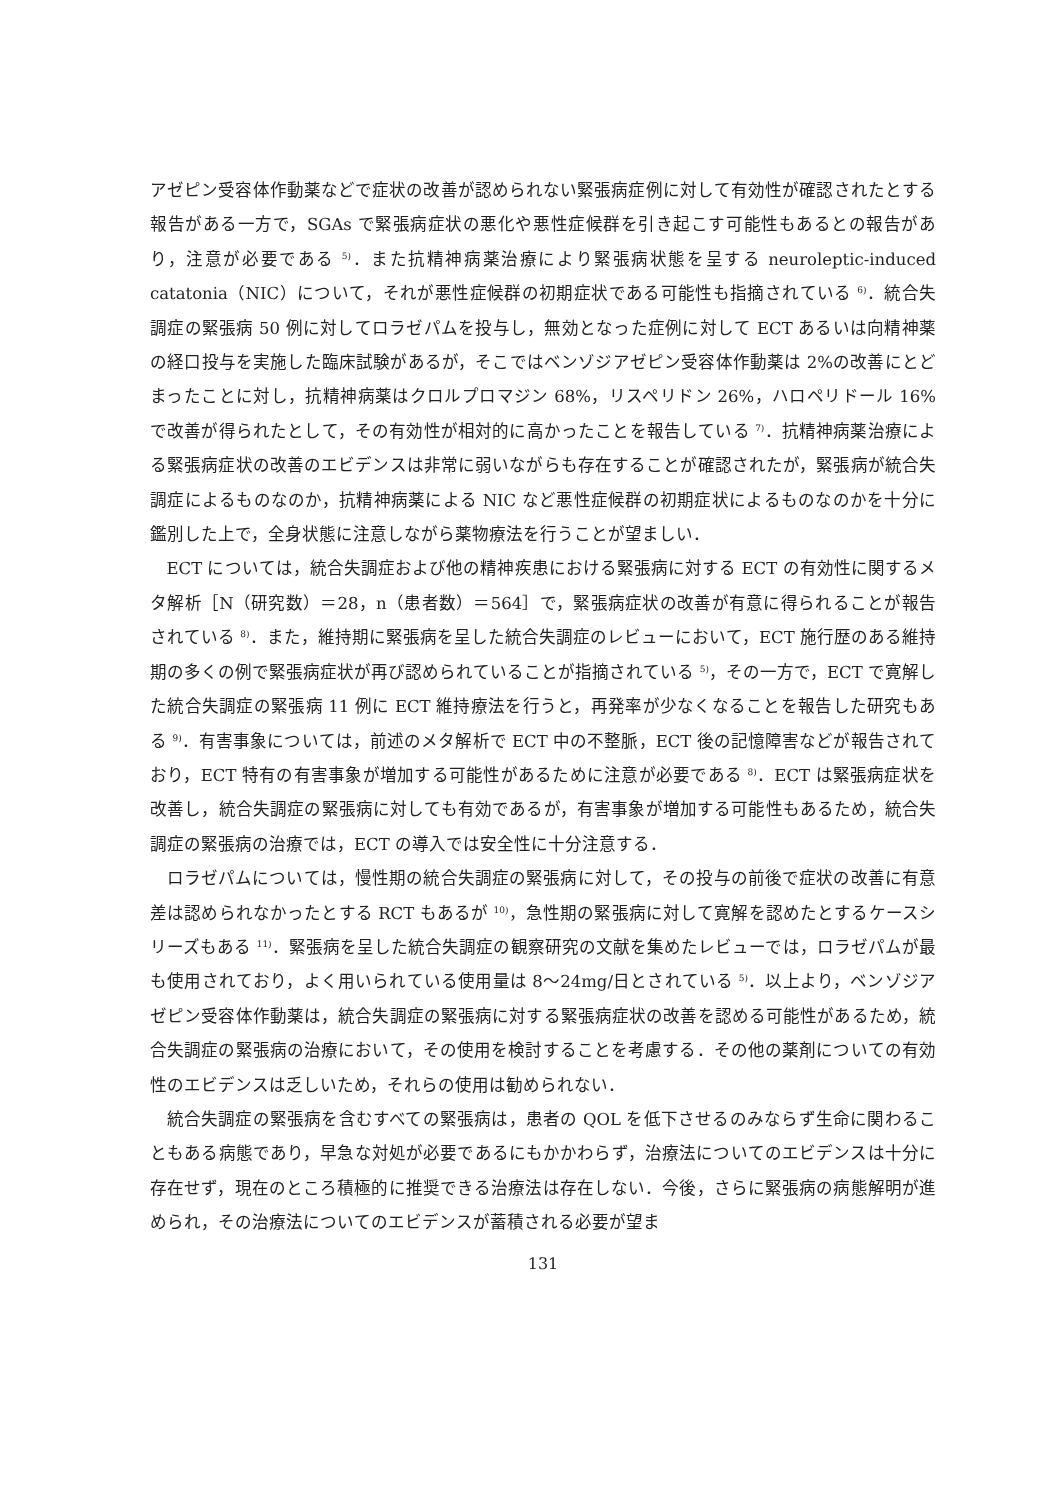アゼピン受容体作動薬などで症状の改善が認められない緊張病症例に対して有効性が確認されたとする報告がある一方で，SGAs で緊張病症状の悪化や悪性症候群を引き起こす可能性もあるとの報告があり，注意が必要である <sup>5)</sup>．また抗精神病薬治療により緊張病状態を呈する neuroleptic-induced catatonia（NIC）について，それが悪性症候群の初期症状である可能性も指摘されている <sup>6)</sup>．統合失調症の緊張病 50 例に対してロラゼパムを投与し，無効となった症例に対して ECT あるいは向精神薬の経口投与を実施した臨床試験があるが，そこではベンゾジアゼピン受容体作動薬は 2%の改善にとどまったことに対し，抗精神病薬はクロルプロマジン 68%，リスペリドン 26%，ハロペリドール 16%で改善が得られたとして，その有効性が相対的に高かったことを報告している <sup>7)</sup>．抗精神病薬治療による緊張病症状の改善のエビデンスは非常に弱いながらも存在することが確認されたが，緊張病が統合失調症によるものなのか，抗精神病薬による NIC など悪性症候群の初期症状によるものなのかを十分に鑑別した上で，全身状態に注意しながら薬物療法を行うことが望ましい．
ECT については，統合失調症および他の精神疾患における緊張病に対する ECT の有効性に関するメタ解析［N（研究数）＝28，n（患者数）＝564］で，緊張病症状の改善が有意に得られることが報告されている <sup>8)</sup>．また，維持期に緊張病を呈した統合失調症のレビューにおいて，ECT 施行歴のある維持期の多くの例で緊張病症状が再び認められていることが指摘されている <sup>5)</sup>，その一方で，ECT で寛解した統合失調症の緊張病 11 例に ECT 維持療法を行うと，再発率が少なくなることを報告した研究もある <sup>9)</sup>．有害事象については，前述のメタ解析で ECT 中の不整脈，ECT 後の記憶障害などが報告されており，ECT 特有の有害事象が増加する可能性があるために注意が必要である <sup>8)</sup>．ECT は緊張病症状を改善し，統合失調症の緊張病に対しても有効であるが，有害事象が増加する可能性もあるため，統合失調症の緊張病の治療では，ECT の導入では安全性に十分注意する．
ロラゼパムについては，慢性期の統合失調症の緊張病に対して，その投与の前後で症状の改善に有意差は認められなかったとする RCT もあるが <sup>10)</sup>，急性期の緊張病に対して寛解を認めたとするケースシリーズもある <sup>11)</sup>．緊張病を呈した統合失調症の観察研究の文献を集めたレビューでは，ロラゼパムが最も使用されており，よく用いられている使用量は 8～24mg/日とされている <sup>5)</sup>．以上より，ベンゾジアゼピン受容体作動薬は，統合失調症の緊張病に対する緊張病症状の改善を認める可能性があるため，統合失調症の緊張病の治療において，その使用を検討することを考慮する．その他の薬剤についての有効性のエビデンスは乏しいため，それらの使用は勧められない．
統合失調症の緊張病を含むすべての緊張病は，患者の QOL を低下させるのみならず生命に関わることもある病態であり，早急な対処が必要であるにもかかわらず，治療法についてのエビデンスは十分に存在せず，現在のところ積極的に推奨できる治療法は存在しない．今後，さらに緊張病の病態解明が進められ，その治療法についてのエビデンスが蓄積される必要が望ま
131